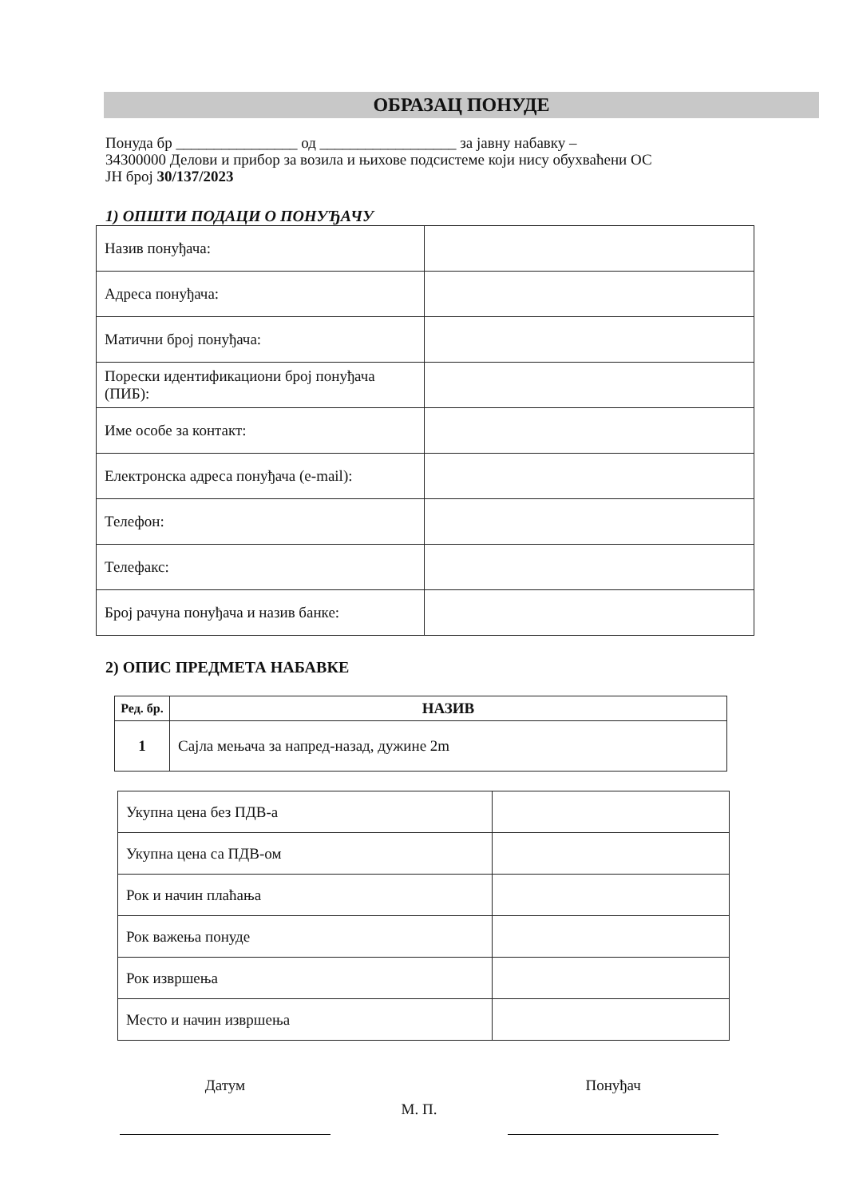ОБРАЗАЦ ПОНУДЕ
Понуда бр ________________ од __________________ за јавну набавку –
34300000 Делови и прибор за возила и њихове подсистеме који нису обухваћени ОС
ЈН број 30/137/2023
1) ОПШТИ ПОДАЦИ О ПОНУЂАЧУ
| Назив понуђача: | |
| Адреса понуђача: | |
| Матични број понуђача: | |
| Порески идентификациони број понуђача (ПИБ): | |
| Име особе за контакт: | |
| Електронска адреса понуђача (e-mail): | |
| Телефон: | |
| Телефакс: | |
| Број рачуна понуђача и назив банке: | |
2) ОПИС ПРЕДМЕТА НАБАВКЕ
| Ред. бр. | НАЗИВ |
| --- | --- |
| 1 | Сајла мењача за напред-назад, дужине 2m |
| Укупна цена без ПДВ-а | |
| Укупна цена са ПДВ-ом | |
| Рок и начин плаћања | |
| Рок важења понуде | |
| Рок извршења | |
| Место и начин извршења | |
Датум
М. П.
Понуђач